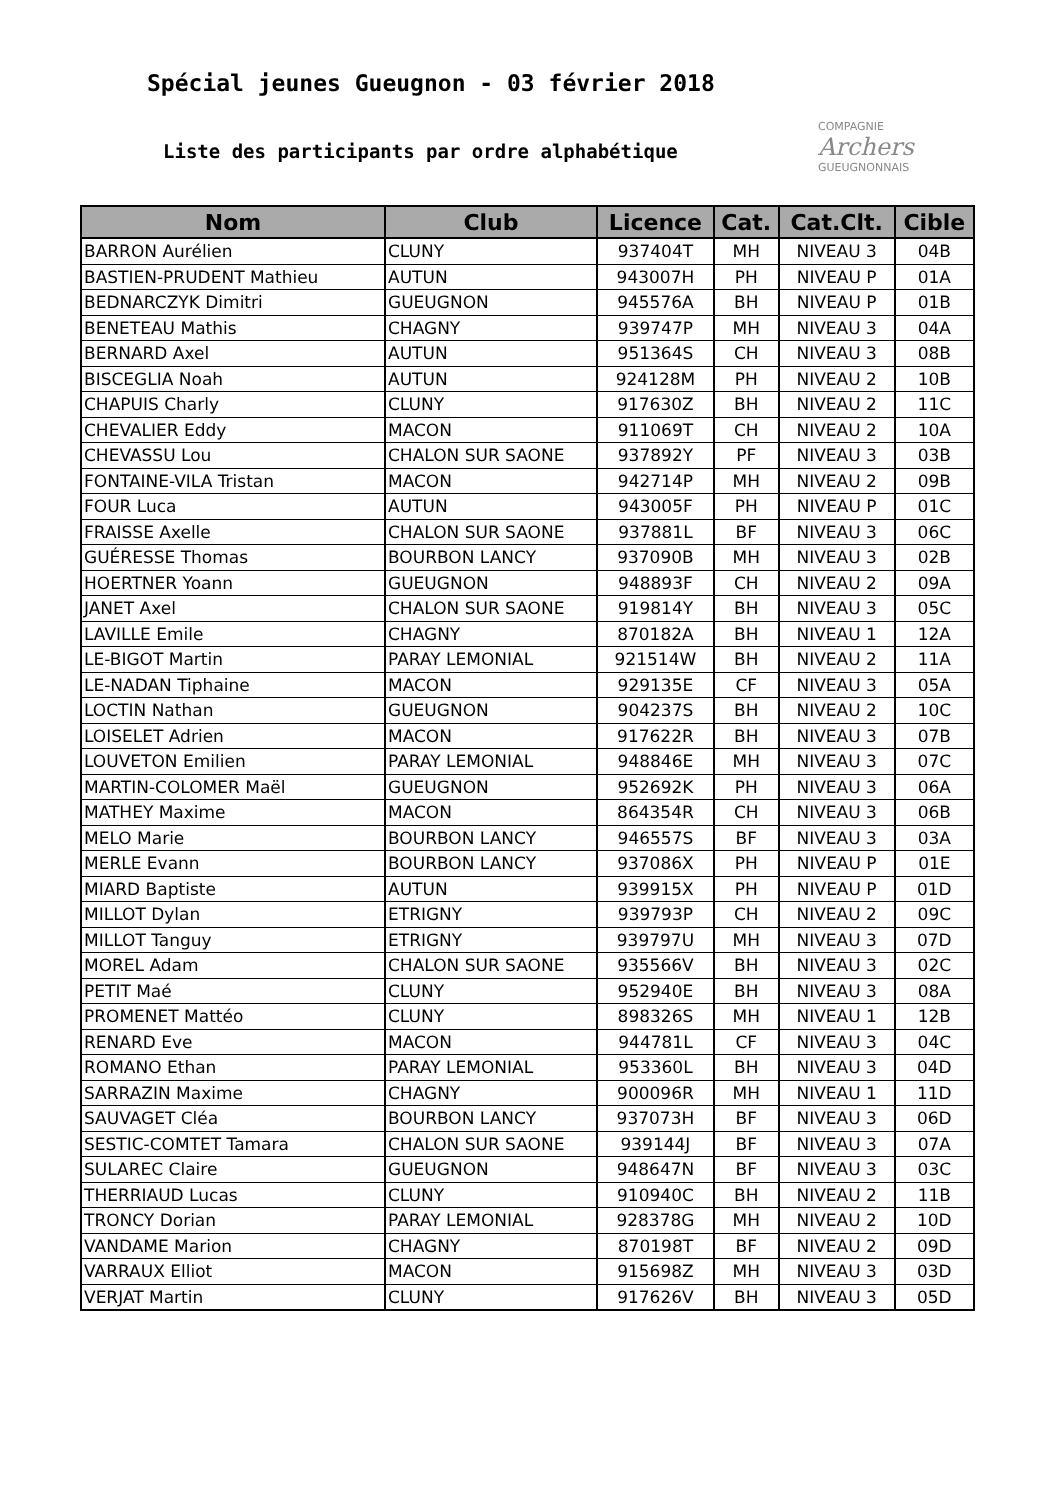Spécial jeunes Gueugnon - 03 février 2018
Liste des participants par ordre alphabétique
COMPAGNIE
Archers
GUEUGNONNAIS
| Nom | Club | Licence | Cat. | Cat.Clt. | Cible |
| --- | --- | --- | --- | --- | --- |
| BARRON Aurélien | CLUNY | 937404T | MH | NIVEAU 3 | 04B |
| BASTIEN-PRUDENT Mathieu | AUTUN | 943007H | PH | NIVEAU P | 01A |
| BEDNARCZYK Dimitri | GUEUGNON | 945576A | BH | NIVEAU P | 01B |
| BENETEAU Mathis | CHAGNY | 939747P | MH | NIVEAU 3 | 04A |
| BERNARD Axel | AUTUN | 951364S | CH | NIVEAU 3 | 08B |
| BISCEGLIA Noah | AUTUN | 924128M | PH | NIVEAU 2 | 10B |
| CHAPUIS Charly | CLUNY | 917630Z | BH | NIVEAU 2 | 11C |
| CHEVALIER Eddy | MACON | 911069T | CH | NIVEAU 2 | 10A |
| CHEVASSU Lou | CHALON SUR SAONE | 937892Y | PF | NIVEAU 3 | 03B |
| FONTAINE-VILA Tristan | MACON | 942714P | MH | NIVEAU 2 | 09B |
| FOUR Luca | AUTUN | 943005F | PH | NIVEAU P | 01C |
| FRAISSE Axelle | CHALON SUR SAONE | 937881L | BF | NIVEAU 3 | 06C |
| GUÉRESSE Thomas | BOURBON LANCY | 937090B | MH | NIVEAU 3 | 02B |
| HOERTNER Yoann | GUEUGNON | 948893F | CH | NIVEAU 2 | 09A |
| JANET Axel | CHALON SUR SAONE | 919814Y | BH | NIVEAU 3 | 05C |
| LAVILLE Emile | CHAGNY | 870182A | BH | NIVEAU 1 | 12A |
| LE-BIGOT Martin | PARAY LEMONIAL | 921514W | BH | NIVEAU 2 | 11A |
| LE-NADAN Tiphaine | MACON | 929135E | CF | NIVEAU 3 | 05A |
| LOCTIN Nathan | GUEUGNON | 904237S | BH | NIVEAU 2 | 10C |
| LOISELET Adrien | MACON | 917622R | BH | NIVEAU 3 | 07B |
| LOUVETON Emilien | PARAY LEMONIAL | 948846E | MH | NIVEAU 3 | 07C |
| MARTIN-COLOMER Maël | GUEUGNON | 952692K | PH | NIVEAU 3 | 06A |
| MATHEY Maxime | MACON | 864354R | CH | NIVEAU 3 | 06B |
| MELO Marie | BOURBON LANCY | 946557S | BF | NIVEAU 3 | 03A |
| MERLE Evann | BOURBON LANCY | 937086X | PH | NIVEAU P | 01E |
| MIARD Baptiste | AUTUN | 939915X | PH | NIVEAU P | 01D |
| MILLOT Dylan | ETRIGNY | 939793P | CH | NIVEAU 2 | 09C |
| MILLOT Tanguy | ETRIGNY | 939797U | MH | NIVEAU 3 | 07D |
| MOREL Adam | CHALON SUR SAONE | 935566V | BH | NIVEAU 3 | 02C |
| PETIT Maé | CLUNY | 952940E | BH | NIVEAU 3 | 08A |
| PROMENET Mattéo | CLUNY | 898326S | MH | NIVEAU 1 | 12B |
| RENARD Eve | MACON | 944781L | CF | NIVEAU 3 | 04C |
| ROMANO Ethan | PARAY LEMONIAL | 953360L | BH | NIVEAU 3 | 04D |
| SARRAZIN Maxime | CHAGNY | 900096R | MH | NIVEAU 1 | 11D |
| SAUVAGET Cléa | BOURBON LANCY | 937073H | BF | NIVEAU 3 | 06D |
| SESTIC-COMTET Tamara | CHALON SUR SAONE | 939144J | BF | NIVEAU 3 | 07A |
| SULAREC Claire | GUEUGNON | 948647N | BF | NIVEAU 3 | 03C |
| THERRIAUD Lucas | CLUNY | 910940C | BH | NIVEAU 2 | 11B |
| TRONCY Dorian | PARAY LEMONIAL | 928378G | MH | NIVEAU 2 | 10D |
| VANDAME Marion | CHAGNY | 870198T | BF | NIVEAU 2 | 09D |
| VARRAUX Elliot | MACON | 915698Z | MH | NIVEAU 3 | 03D |
| VERJAT Martin | CLUNY | 917626V | BH | NIVEAU 3 | 05D |